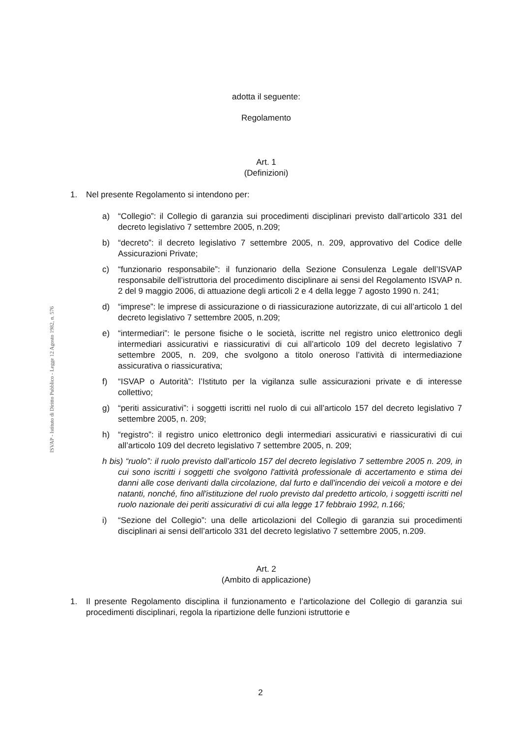ISVAP - Istituto di Diritto Pubblico - Legge 12 Agosto 1982, n. 576
adotta il seguente:
Regolamento
Art. 1
(Definizioni)
1. Nel presente Regolamento si intendono per:
a) “Collegio”: il Collegio di garanzia sui procedimenti disciplinari previsto dall’articolo 331 del decreto legislativo 7 settembre 2005, n.209;
b) “decreto”: il decreto legislativo 7 settembre 2005, n. 209, approvativo del Codice delle Assicurazioni Private;
c) “funzionario responsabile”: il funzionario della Sezione Consulenza Legale dell’ISVAP responsabile dell’istruttoria del procedimento disciplinare ai sensi del Regolamento ISVAP n. 2 del 9 maggio 2006, di attuazione degli articoli 2 e 4 della legge 7 agosto 1990 n. 241;
d) “imprese”: le imprese di assicurazione o di riassicurazione autorizzate, di cui all’articolo 1 del decreto legislativo 7 settembre 2005, n.209;
e) “intermediari”: le persone fisiche o le società, iscritte nel registro unico elettronico degli intermediari assicurativi e riassicurativi di cui all’articolo 109 del decreto legislativo 7 settembre 2005, n. 209, che svolgono a titolo oneroso l’attività di intermediazione assicurativa o riassicurativa;
f) “ISVAP o Autorità”: l’Istituto per la vigilanza sulle assicurazioni private e di interesse collettivo;
g) “periti assicurativi”: i soggetti iscritti nel ruolo di cui all’articolo 157 del decreto legislativo 7 settembre 2005, n. 209;
h) “registro”: il registro unico elettronico degli intermediari assicurativi e riassicurativi di cui all’articolo 109 del decreto legislativo 7 settembre 2005, n. 209;
h bis) “ruolo”: il ruolo previsto dall’articolo 157 del decreto legislativo 7 settembre 2005 n. 209, in cui sono iscritti i soggetti che svolgono l'attività professionale di accertamento e stima dei danni alle cose derivanti dalla circolazione, dal furto e dall'incendio dei veicoli a motore e dei natanti, nonché, fino all'istituzione del ruolo previsto dal predetto articolo, i soggetti iscritti nel ruolo nazionale dei periti assicurativi di cui alla legge 17 febbraio 1992, n.166;
i) “Sezione del Collegio”: una delle articolazioni del Collegio di garanzia sui procedimenti disciplinari ai sensi dell’articolo 331 del decreto legislativo 7 settembre 2005, n.209.
Art. 2
(Ambito di applicazione)
1. Il presente Regolamento disciplina il funzionamento e l’articolazione del Collegio di garanzia sui procedimenti disciplinari, regola la ripartizione delle funzioni istruttorie e
2